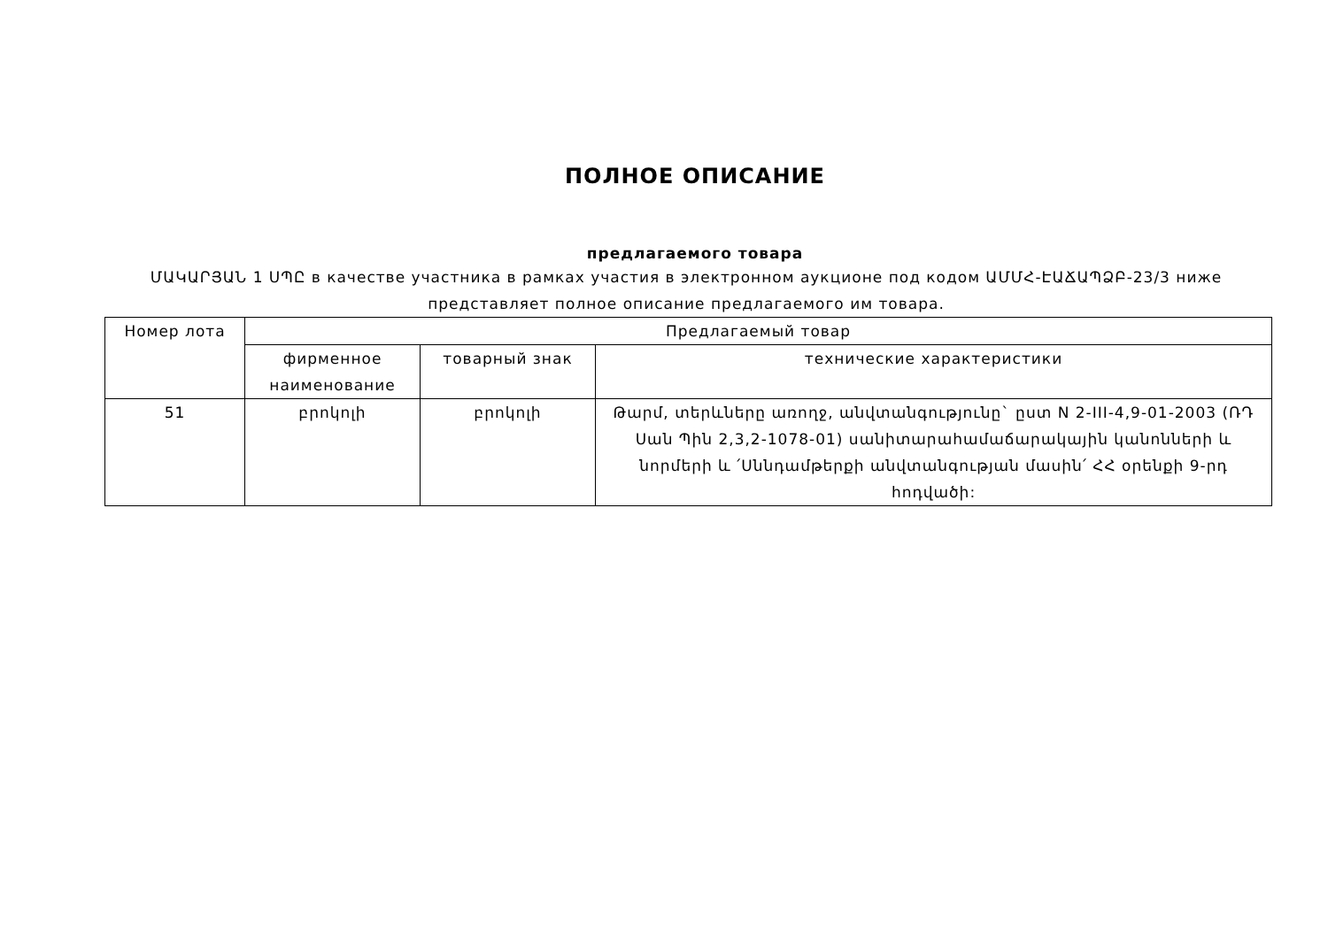ПОЛНОЕ ОПИСАНИЕ
предлагаемого товара
ՄԱԿԱՐՅԱՆ 1 ՍՊԸ в качестве участника в рамках участия в электронном аукционе под кодом ԱՄՄՀ-ԷԱՃԱՊՁԲ-23/3 ниже представляет полное описание предлагаемого им товара.
| Номер лота | Предлагаемый товар | | |
| --- | --- | --- | --- |
| | фирменное наименование | товарный знак | технические характеристики |
| 51 | բրոկոլի | բրոկոլի | Թարմ, տերևները առողջ, անվտանգությունը` ըստ N 2-III-4,9-01-2003 (ՌԴ Սան Պին 2,3,2-1078-01) սանիտարահամաճարակային կանոնների և նորմերի և ՛Սննդամթերքի անվտանգության մասին՛ ՀՀ օրենքի 9-րդ հոդվածի: |